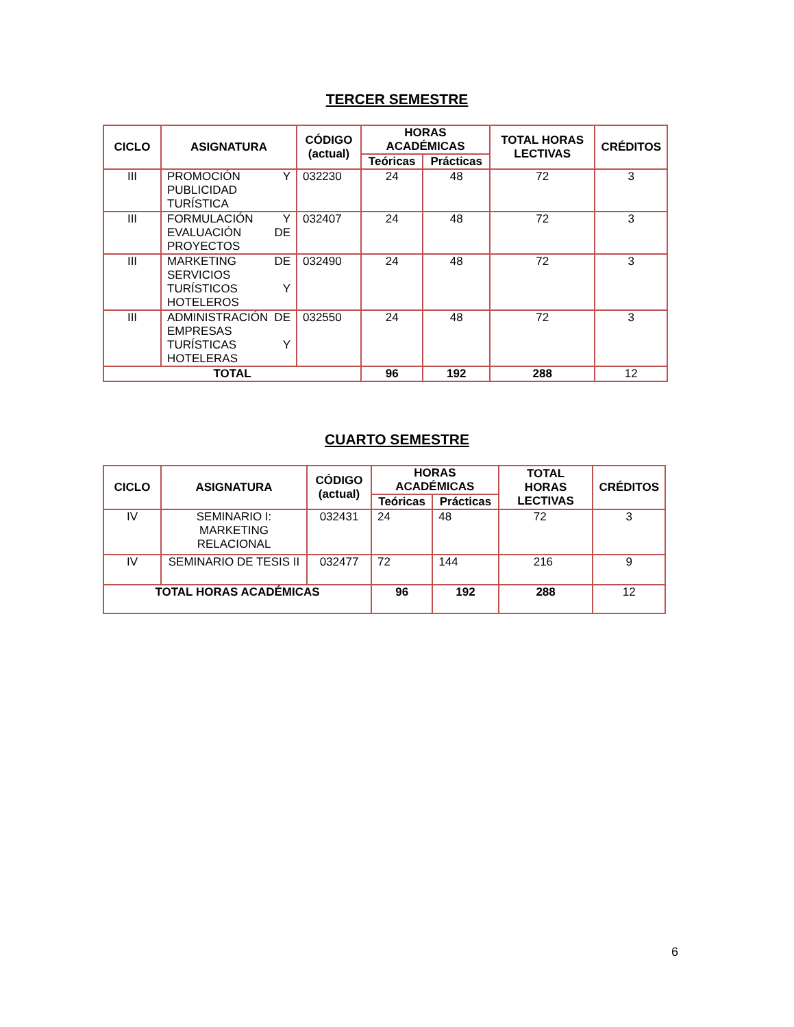TERCER SEMESTRE
| CICLO | ASIGNATURA | CÓDIGO (actual) | HORAS ACADÉMICAS | | TOTAL HORAS LECTIVAS | CRÉDITOS |
| --- | --- | --- | --- | --- | --- | --- |
| | | | Teóricas | Prácticas | | |
| III | PROMOCIÓN Y PUBLICIDAD TURÍSTICA | 032230 | 24 | 48 | 72 | 3 |
| III | FORMULACIÓN Y EVALUACIÓN DE PROYECTOS | 032407 | 24 | 48 | 72 | 3 |
| III | MARKETING DE SERVICIOS TURÍSTICOS Y HOTELEROS | 032490 | 24 | 48 | 72 | 3 |
| III | ADMINISTRACIÓN DE EMPRESAS TURÍSTICAS Y HOTELERAS | 032550 | 24 | 48 | 72 | 3 |
| TOTAL | | | 96 | 192 | 288 | 12 |
CUARTO SEMESTRE
| CICLO | ASIGNATURA | CÓDIGO (actual) | HORAS ACADÉMICAS | | TOTAL HORAS LECTIVAS | CRÉDITOS |
| --- | --- | --- | --- | --- | --- | --- |
| | | | Teóricas | Prácticas | | |
| IV | SEMINARIO I: MARKETING RELACIONAL | 032431 | 24 | 48 | 72 | 3 |
| IV | SEMINARIO DE TESIS II | 032477 | 72 | 144 | 216 | 9 |
| TOTAL HORAS ACADÉMICAS | | | 96 | 192 | 288 | 12 |
6